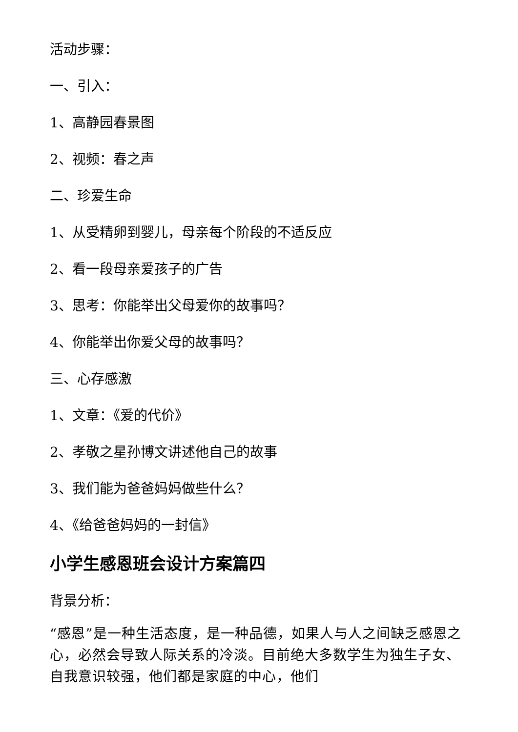活动步骤：
一、引入：
1、高静园春景图
2、视频：春之声
二、珍爱生命
1、从受精卵到婴儿，母亲每个阶段的不适反应
2、看一段母亲爱孩子的广告
3、思考：你能举出父母爱你的故事吗？
4、你能举出你爱父母的故事吗？
三、心存感激
1、文章：《爱的代价》
2、孝敬之星孙博文讲述他自己的故事
3、我们能为爸爸妈妈做些什么？
4、《给爸爸妈妈的一封信》
小学生感恩班会设计方案篇四
背景分析：
“感恩”是一种生活态度，是一种品德，如果人与人之间缺乏感恩之心，必然会导致人际关系的冷淡。目前绝大多数学生为独生子女、自我意识较强，他们都是家庭的中心，他们